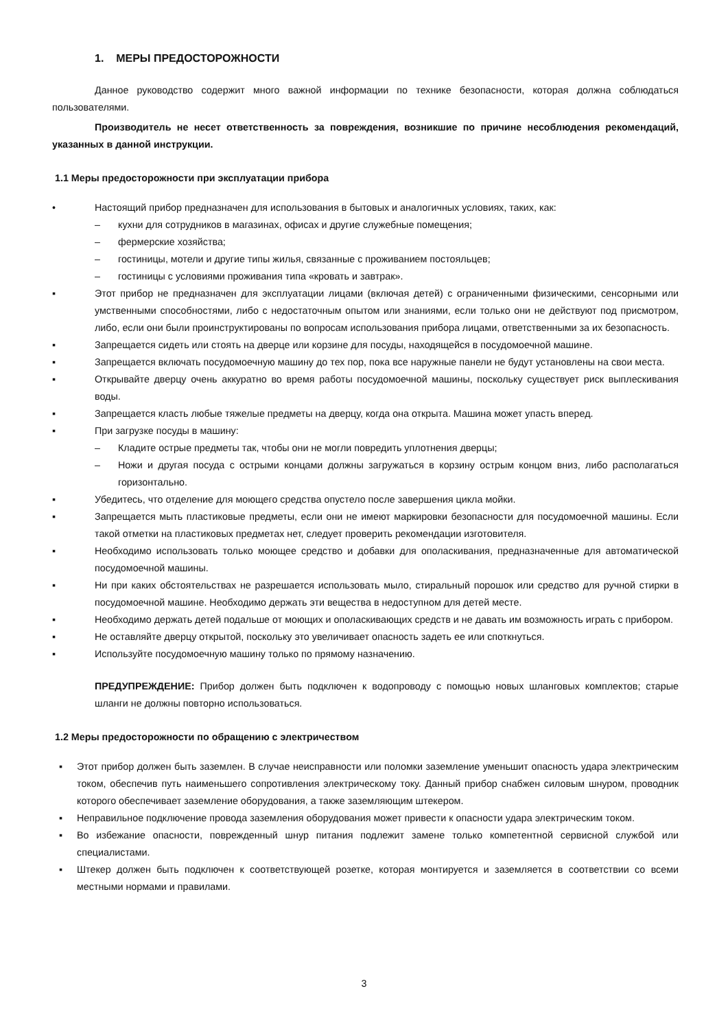1. МЕРЫ ПРЕДОСТОРОЖНОСТИ
Данное руководство содержит много важной информации по технике безопасности, которая должна соблюдаться пользователями.
Производитель не несет ответственность за повреждения, возникшие по причине несоблюдения рекомендаций, указанных в данной инструкции.
1.1 Меры предосторожности при эксплуатации прибора
• Настоящий прибор предназначен для использования в бытовых и аналогичных условиях, таких, как:
– кухни для сотрудников в магазинах, офисах и другие служебные помещения;
– фермерские хозяйства;
– гостиницы, мотели и другие типы жилья, связанные с проживанием постояльцев;
– гостиницы с условиями проживания типа «кровать и завтрак».
▪ Этот прибор не предназначен для эксплуатации лицами (включая детей) с ограниченными физическими, сенсорными или умственными способностями, либо с недостаточным опытом или знаниями, если только они не действуют под присмотром, либо, если они были проинструктированы по вопросам использования прибора лицами, ответственными за их безопасность.
▪ Запрещается сидеть или стоять на дверце или корзине для посуды, находящейся в посудомоечной машине.
▪ Запрещается включать посудомоечную машину до тех пор, пока все наружные панели не будут установлены на свои места.
▪ Открывайте дверцу очень аккуратно во время работы посудомоечной машины, поскольку существует риск выплескивания воды.
▪ Запрещается класть любые тяжелые предметы на дверцу, когда она открыта. Машина может упасть вперед.
▪ При загрузке посуды в машину:
– Кладите острые предметы так, чтобы они не могли повредить уплотнения дверцы;
– Ножи и другая посуда с острыми концами должны загружаться в корзину острым концом вниз, либо располагаться горизонтально.
▪ Убедитесь, что отделение для моющего средства опустело после завершения цикла мойки.
▪ Запрещается мыть пластиковые предметы, если они не имеют маркировки безопасности для посудомоечной машины. Если такой отметки на пластиковых предметах нет, следует проверить рекомендации изготовителя.
▪ Необходимо использовать только моющее средство и добавки для ополаскивания, предназначенные для автоматической посудомоечной машины.
▪ Ни при каких обстоятельствах не разрешается использовать мыло, стиральный порошок или средство для ручной стирки в посудомоечной машине. Необходимо держать эти вещества в недоступном для детей месте.
▪ Необходимо держать детей подальше от моющих и ополаскивающих средств и не давать им возможность играть с прибором.
▪ Не оставляйте дверцу открытой, поскольку это увеличивает опасность задеть ее или споткнуться.
▪ Используйте посудомоечную машину только по прямому назначению.
ПРЕДУПРЕЖДЕНИЕ: Прибор должен быть подключен к водопроводу с помощью новых шланговых комплектов; старые шланги не должны повторно использоваться.
1.2 Меры предосторожности по обращению с электричеством
▪ Этот прибор должен быть заземлен. В случае неисправности или поломки заземление уменьшит опасность удара электрическим током, обеспечив путь наименьшего сопротивления электрическому току. Данный прибор снабжен силовым шнуром, проводник которого обеспечивает заземление оборудования, а также заземляющим штекером.
▪ Неправильное подключение провода заземления оборудования может привести к опасности удара электрическим током.
▪ Во избежание опасности, поврежденный шнур питания подлежит замене только компетентной сервисной службой или специалистами.
▪ Штекер должен быть подключен к соответствующей розетке, которая монтируется и заземляется в соответствии со всеми местными нормами и правилами.
3